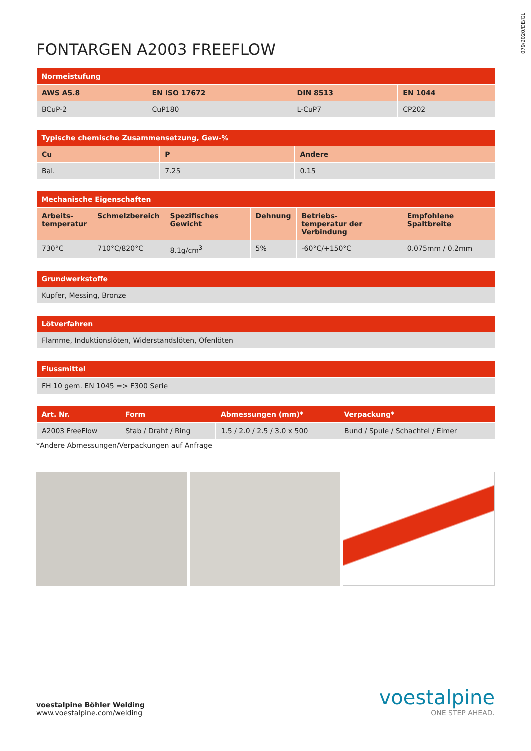079/2020/DE/GL
FONTARGEN A2003 FREEFLOW
| Normeistufung | | | |
| --- | --- | --- | --- |
| AWS A5.8 | EN ISO 17672 | DIN 8513 | EN 1044 |
| BCuP-2 | CuP180 | L-CuP7 | CP202 |
| Typische chemische Zusammensetzung, Gew-% | | |
| --- | --- | --- |
| Cu | P | Andere |
| Bal. | 7.25 | 0.15 |
| Mechanische Eigenschaften | | | | | |
| --- | --- | --- | --- | --- | --- |
| Arbeits- temperatur | Schmelzbereich | Spezifisches Gewicht | Dehnung | Betriebs- temperatur der Verbindung | Empfohlene Spaltbreite |
| 730°C | 710°C/820°C | 8.1g/cm<sup>3</sup> | 5% | -60°C/+150°C | 0.075mm / 0.2mm |
| Grundwerkstoffe |
| --- |
| Kupfer, Messing, Bronze |
| Lötverfahren |
| --- |
| Flamme, Induktionslöten, Widerstandslöten, Ofenlöten |
| Flussmittel |
| --- |
| FH 10 gem. EN 1045 => F300 Serie |
| Art. Nr. | Form | Abmessungen (mm)* | Verpackung* |
| --- | --- | --- | --- |
| A2003 FreeFlow | Stab / Draht / Ring | 1.5 / 2.0 / 2.5 / 3.0 x 500 | Bund / Spule / Schachtel / Eimer |
*Andere Abmessungen/Verpackungen auf Anfrage
voestalpine Böhler Welding
www.voestalpine.com/welding
voestalpine
ONE STEP AHEAD.